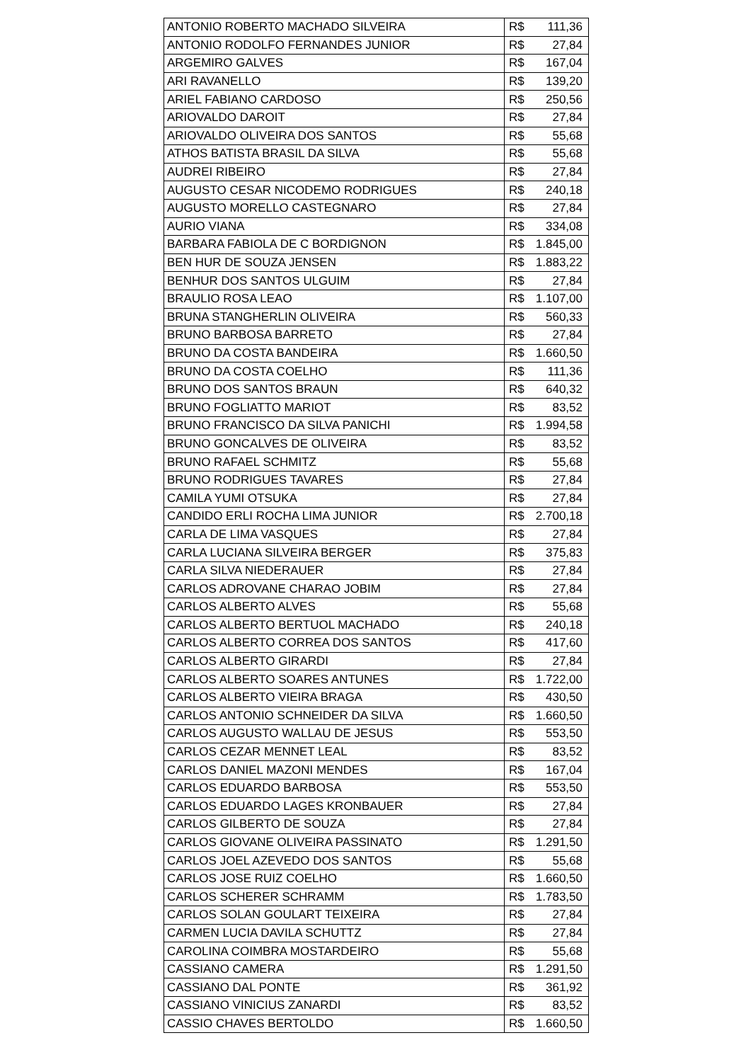| ANTONIO ROBERTO MACHADO SILVEIRA | R$ 111,36 |
| ANTONIO RODOLFO FERNANDES JUNIOR | R$ 27,84 |
| ARGEMIRO GALVES | R$ 167,04 |
| ARI RAVANELLO | R$ 139,20 |
| ARIEL FABIANO CARDOSO | R$ 250,56 |
| ARIOVALDO DAROIT | R$ 27,84 |
| ARIOVALDO OLIVEIRA DOS SANTOS | R$ 55,68 |
| ATHOS BATISTA BRASIL DA SILVA | R$ 55,68 |
| AUDREI RIBEIRO | R$ 27,84 |
| AUGUSTO CESAR NICODEMO RODRIGUES | R$ 240,18 |
| AUGUSTO MORELLO CASTEGNARO | R$ 27,84 |
| AURIO VIANA | R$ 334,08 |
| BARBARA FABIOLA DE C BORDIGNON | R$ 1.845,00 |
| BEN HUR DE SOUZA JENSEN | R$ 1.883,22 |
| BENHUR DOS SANTOS ULGUIM | R$ 27,84 |
| BRAULIO ROSA LEAO | R$ 1.107,00 |
| BRUNA STANGHERLIN OLIVEIRA | R$ 560,33 |
| BRUNO BARBOSA BARRETO | R$ 27,84 |
| BRUNO DA COSTA BANDEIRA | R$ 1.660,50 |
| BRUNO DA COSTA COELHO | R$ 111,36 |
| BRUNO DOS SANTOS BRAUN | R$ 640,32 |
| BRUNO FOGLIATTO MARIOT | R$ 83,52 |
| BRUNO FRANCISCO DA SILVA PANICHI | R$ 1.994,58 |
| BRUNO GONCALVES DE OLIVEIRA | R$ 83,52 |
| BRUNO RAFAEL SCHMITZ | R$ 55,68 |
| BRUNO RODRIGUES TAVARES | R$ 27,84 |
| CAMILA YUMI OTSUKA | R$ 27,84 |
| CANDIDO ERLI ROCHA LIMA JUNIOR | R$ 2.700,18 |
| CARLA DE LIMA VASQUES | R$ 27,84 |
| CARLA LUCIANA SILVEIRA BERGER | R$ 375,83 |
| CARLA SILVA NIEDERAUER | R$ 27,84 |
| CARLOS ADROVANE CHARAO JOBIM | R$ 27,84 |
| CARLOS ALBERTO ALVES | R$ 55,68 |
| CARLOS ALBERTO BERTUOL MACHADO | R$ 240,18 |
| CARLOS ALBERTO CORREA DOS SANTOS | R$ 417,60 |
| CARLOS ALBERTO GIRARDI | R$ 27,84 |
| CARLOS ALBERTO SOARES ANTUNES | R$ 1.722,00 |
| CARLOS ALBERTO VIEIRA BRAGA | R$ 430,50 |
| CARLOS ANTONIO SCHNEIDER DA SILVA | R$ 1.660,50 |
| CARLOS AUGUSTO WALLAU DE JESUS | R$ 553,50 |
| CARLOS CEZAR MENNET LEAL | R$ 83,52 |
| CARLOS DANIEL MAZONI MENDES | R$ 167,04 |
| CARLOS EDUARDO BARBOSA | R$ 553,50 |
| CARLOS EDUARDO LAGES KRONBAUER | R$ 27,84 |
| CARLOS GILBERTO DE SOUZA | R$ 27,84 |
| CARLOS GIOVANE OLIVEIRA PASSINATO | R$ 1.291,50 |
| CARLOS JOEL AZEVEDO DOS SANTOS | R$ 55,68 |
| CARLOS JOSE RUIZ COELHO | R$ 1.660,50 |
| CARLOS SCHERER SCHRAMM | R$ 1.783,50 |
| CARLOS SOLAN GOULART TEIXEIRA | R$ 27,84 |
| CARMEN LUCIA DAVILA SCHUTTZ | R$ 27,84 |
| CAROLINA COIMBRA MOSTARDEIRO | R$ 55,68 |
| CASSIANO CAMERA | R$ 1.291,50 |
| CASSIANO DAL PONTE | R$ 361,92 |
| CASSIANO VINICIUS ZANARDI | R$ 83,52 |
| CASSIO CHAVES BERTOLDO | R$ 1.660,50 |